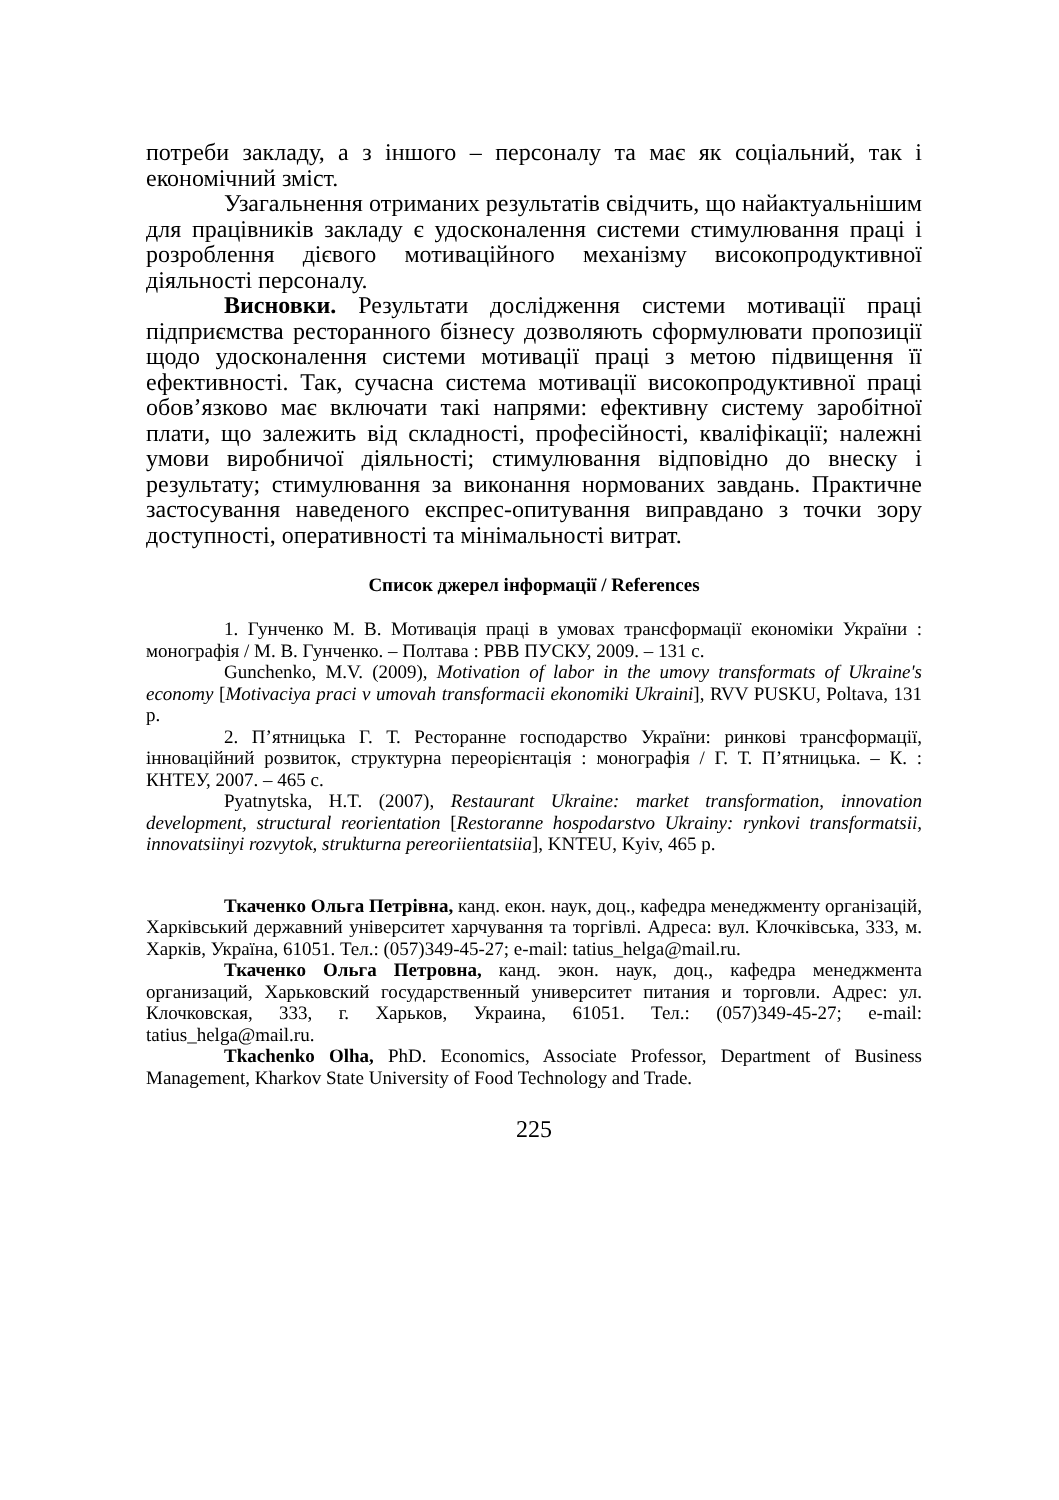потреби закладу, а з іншого – персоналу та має як соціальний, так і економічний зміст.
Узагальнення отриманих результатів свідчить, що найактуальнішим для працівників закладу є удосконалення системи стимулювання праці і розроблення дієвого мотиваційного механізму високопродуктивної діяльності персоналу.
Висновки. Результати дослідження системи мотивації праці підприємства ресторанного бізнесу дозволяють сформулювати пропозиції щодо удосконалення системи мотивації праці з метою підвищення її ефективності. Так, сучасна система мотивації високопродуктивної праці обов’язково має включати такі напрями: ефективну систему заробітної плати, що залежить від складності, професійності, кваліфікації; належні умови виробничої діяльності; стимулювання відповідно до внеску і результату; стимулювання за виконання нормованих завдань. Практичне застосування наведеного експрес-опитування виправдано з точки зору доступності, оперативності та мінімальності витрат.
Список джерел інформації / References
1. Гунченко М. В. Мотивація праці в умовах трансформації економіки України : монографія / М. В. Гунченко. – Полтава : РВВ ПУСКУ, 2009. – 131 с.
Gunchenko, M.V. (2009), Motivation of labor in the umovy transformats of Ukraine's economy [Motivaciya praci v umovah transformacii ekonomiki Ukraini], RVV PUSKU, Poltava, 131 p.
2. П’ятницька Г. Т. Ресторанне господарство України: ринкові трансформації, інноваційний розвиток, структурна переорієнтація : монографія / Г. Т. П’ятницька. – К. : КНТЕУ, 2007. – 465 с.
Pyatnytska, H.T. (2007), Restaurant Ukraine: market transformation, innovation development, structural reorientation [Restoranne hospodarstvo Ukrainy: rynkovi transformatsii, innovatsiinyi rozvytok, strukturna pereoriientatsiia], KNTEU, Kyiv, 465 p.
Ткаченко Ольга Петрівна, канд. екон. наук, доц., кафедра менеджменту організацій, Харківський державний університет харчування та торгівлі. Адреса: вул. Клочківська, 333, м. Харків, Україна, 61051. Тел.: (057)349-45-27; e-mail: tatius_helga@mail.ru.
Ткаченко Ольга Петровна, канд. экон. наук, доц., кафедра менеджмента организаций, Харьковский государственный университет питания и торговли. Адрес: ул. Клочковская, 333, г. Харьков, Украина, 61051. Тел.: (057)349-45-27; e-mail: tatius_helga@mail.ru.
Tkachenko Olha, PhD. Economics, Associate Professor, Department of Business Management, Kharkov State University of Food Technology and Trade.
225